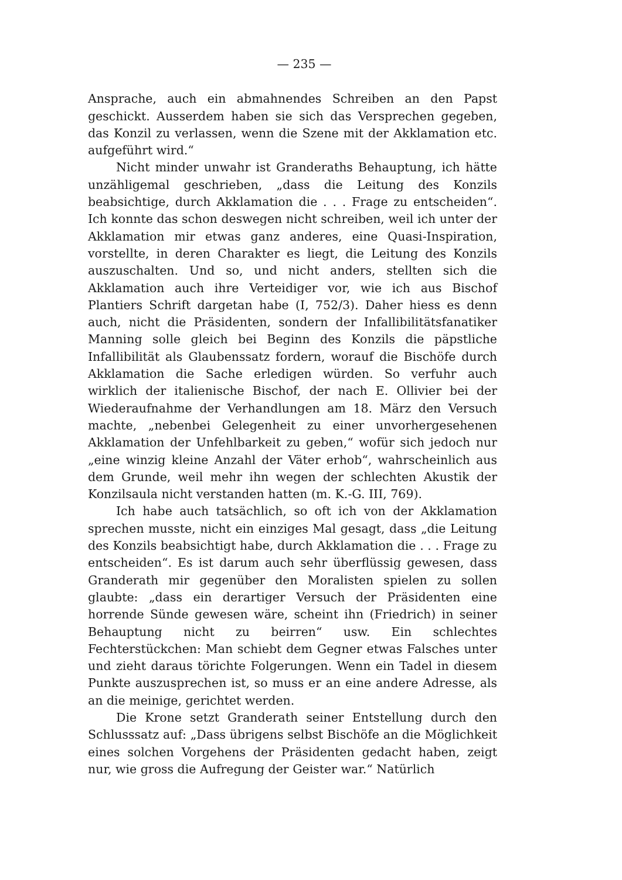— 235 —
Ansprache, auch ein abmahnendes Schreiben an den Papst geschickt. Ausserdem haben sie sich das Versprechen gegeben, das Konzil zu verlassen, wenn die Szene mit der Akklamation etc. aufgeführt wird.“
Nicht minder unwahr ist Granderaths Behauptung, ich hätte unzähligemal geschrieben, „dass die Leitung des Konzils beabsichtige, durch Akklamation die . . . Frage zu entscheiden“. Ich konnte das schon deswegen nicht schreiben, weil ich unter der Akklamation mir etwas ganz anderes, eine Quasi-Inspiration, vorstellte, in deren Charakter es liegt, die Leitung des Konzils auszuschalten. Und so, und nicht anders, stellten sich die Akklamation auch ihre Verteidiger vor, wie ich aus Bischof Plantiers Schrift dargetan habe (I, 752/3). Daher hiess es denn auch, nicht die Präsidenten, sondern der Infallibilitätsfanatiker Manning solle gleich bei Beginn des Konzils die päpstliche Infallibilität als Glaubenssatz fordern, worauf die Bischöfe durch Akklamation die Sache erledigen würden. So verfuhr auch wirklich der italienische Bischof, der nach E. Ollivier bei der Wiederaufnahme der Verhandlungen am 18. März den Versuch machte, „nebenbei Gelegenheit zu einer unvorhergesehenen Akklamation der Unfehlbarkeit zu geben,“ wofür sich jedoch nur „eine winzig kleine Anzahl der Väter erhob“, wahrscheinlich aus dem Grunde, weil mehr ihn wegen der schlechten Akustik der Konzilsaula nicht verstanden hatten (m. K.-G. III, 769).
Ich habe auch tatsächlich, so oft ich von der Akklamation sprechen musste, nicht ein einziges Mal gesagt, dass „die Leitung des Konzils beabsichtigt habe, durch Akklamation die . . . Frage zu entscheiden“. Es ist darum auch sehr überflüssig gewesen, dass Granderath mir gegenüber den Moralisten spielen zu sollen glaubte: „dass ein derartiger Versuch der Präsidenten eine horrende Sünde gewesen wäre, scheint ihn (Friedrich) in seiner Behauptung nicht zu beirren“ usw. Ein schlechtes Fechterstückchen: Man schiebt dem Gegner etwas Falsches unter und zieht daraus törichte Folgerungen. Wenn ein Tadel in diesem Punkte auszusprechen ist, so muss er an eine andere Adresse, als an die meinige, gerichtet werden.
Die Krone setzt Granderath seiner Entstellung durch den Schlusssatz auf: „Dass übrigens selbst Bischöfe an die Möglichkeit eines solchen Vorgehens der Präsidenten gedacht haben, zeigt nur, wie gross die Aufregung der Geister war.“ Natürlich